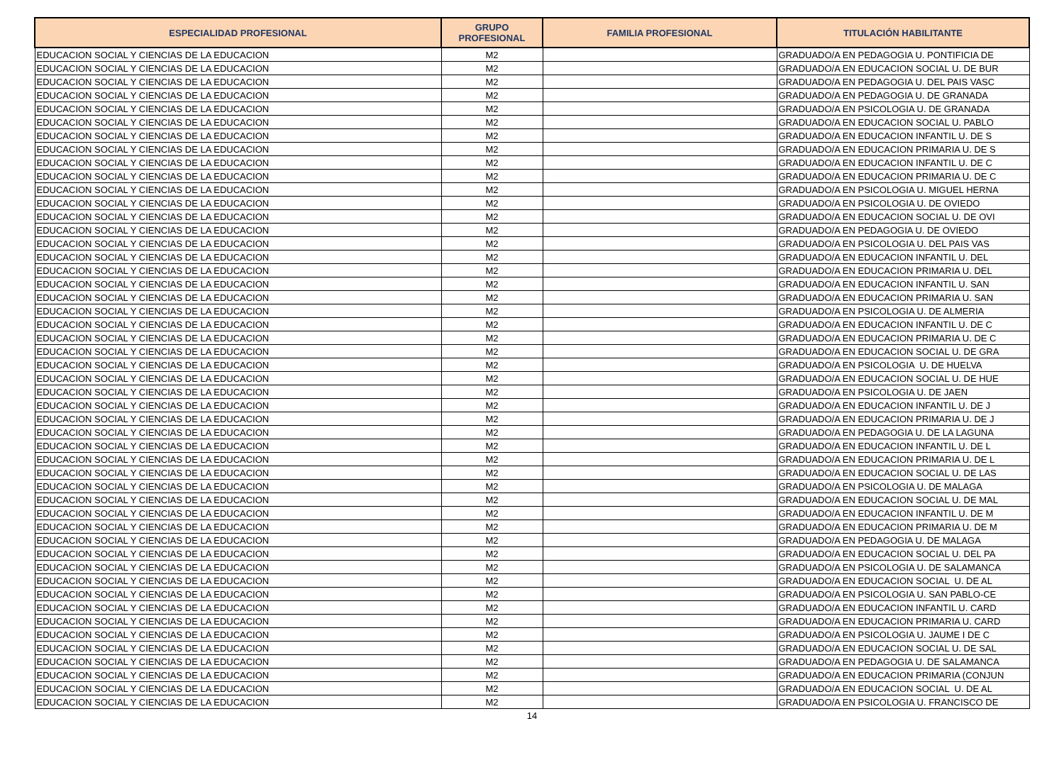| ESPECIALIDAD PROFESIONAL | GRUPO PROFESIONAL | FAMILIA PROFESIONAL | TITULACIÓN HABILITANTE |
| --- | --- | --- | --- |
| EDUCACION SOCIAL Y CIENCIAS DE LA EDUCACION | M2 | | GRADUADO/A EN PEDAGOGIA U. PONTIFICIA DE |
| EDUCACION SOCIAL Y CIENCIAS DE LA EDUCACION | M2 | | GRADUADO/A EN EDUCACION SOCIAL U. DE BUR |
| EDUCACION SOCIAL Y CIENCIAS DE LA EDUCACION | M2 | | GRADUADO/A EN PEDAGOGIA U. DEL PAIS VASC |
| EDUCACION SOCIAL Y CIENCIAS DE LA EDUCACION | M2 | | GRADUADO/A EN PEDAGOGIA U. DE GRANADA |
| EDUCACION SOCIAL Y CIENCIAS DE LA EDUCACION | M2 | | GRADUADO/A EN PSICOLOGIA U. DE GRANADA |
| EDUCACION SOCIAL Y CIENCIAS DE LA EDUCACION | M2 | | GRADUADO/A EN EDUCACION SOCIAL U. PABLO |
| EDUCACION SOCIAL Y CIENCIAS DE LA EDUCACION | M2 | | GRADUADO/A EN EDUCACION INFANTIL U. DE S |
| EDUCACION SOCIAL Y CIENCIAS DE LA EDUCACION | M2 | | GRADUADO/A EN EDUCACION PRIMARIA U. DE S |
| EDUCACION SOCIAL Y CIENCIAS DE LA EDUCACION | M2 | | GRADUADO/A EN EDUCACION INFANTIL U. DE C |
| EDUCACION SOCIAL Y CIENCIAS DE LA EDUCACION | M2 | | GRADUADO/A EN EDUCACION PRIMARIA U. DE C |
| EDUCACION SOCIAL Y CIENCIAS DE LA EDUCACION | M2 | | GRADUADO/A EN PSICOLOGIA U. MIGUEL HERNA |
| EDUCACION SOCIAL Y CIENCIAS DE LA EDUCACION | M2 | | GRADUADO/A EN PSICOLOGIA U. DE OVIEDO |
| EDUCACION SOCIAL Y CIENCIAS DE LA EDUCACION | M2 | | GRADUADO/A EN EDUCACION SOCIAL U. DE OVI |
| EDUCACION SOCIAL Y CIENCIAS DE LA EDUCACION | M2 | | GRADUADO/A EN PEDAGOGIA U. DE OVIEDO |
| EDUCACION SOCIAL Y CIENCIAS DE LA EDUCACION | M2 | | GRADUADO/A EN PSICOLOGIA U. DEL PAIS VAS |
| EDUCACION SOCIAL Y CIENCIAS DE LA EDUCACION | M2 | | GRADUADO/A EN EDUCACION INFANTIL U. DEL |
| EDUCACION SOCIAL Y CIENCIAS DE LA EDUCACION | M2 | | GRADUADO/A EN EDUCACION PRIMARIA U. DEL |
| EDUCACION SOCIAL Y CIENCIAS DE LA EDUCACION | M2 | | GRADUADO/A EN EDUCACION INFANTIL U. SAN |
| EDUCACION SOCIAL Y CIENCIAS DE LA EDUCACION | M2 | | GRADUADO/A EN EDUCACION PRIMARIA U. SAN |
| EDUCACION SOCIAL Y CIENCIAS DE LA EDUCACION | M2 | | GRADUADO/A EN PSICOLOGIA U. DE ALMERIA |
| EDUCACION SOCIAL Y CIENCIAS DE LA EDUCACION | M2 | | GRADUADO/A EN EDUCACION INFANTIL U. DE C |
| EDUCACION SOCIAL Y CIENCIAS DE LA EDUCACION | M2 | | GRADUADO/A EN EDUCACION PRIMARIA U. DE C |
| EDUCACION SOCIAL Y CIENCIAS DE LA EDUCACION | M2 | | GRADUADO/A EN EDUCACION SOCIAL U. DE GRA |
| EDUCACION SOCIAL Y CIENCIAS DE LA EDUCACION | M2 | | GRADUADO/A EN PSICOLOGIA U. DE HUELVA |
| EDUCACION SOCIAL Y CIENCIAS DE LA EDUCACION | M2 | | GRADUADO/A EN EDUCACION SOCIAL U. DE HUE |
| EDUCACION SOCIAL Y CIENCIAS DE LA EDUCACION | M2 | | GRADUADO/A EN PSICOLOGIA U. DE JAEN |
| EDUCACION SOCIAL Y CIENCIAS DE LA EDUCACION | M2 | | GRADUADO/A EN EDUCACION INFANTIL U. DE J |
| EDUCACION SOCIAL Y CIENCIAS DE LA EDUCACION | M2 | | GRADUADO/A EN EDUCACION PRIMARIA U. DE J |
| EDUCACION SOCIAL Y CIENCIAS DE LA EDUCACION | M2 | | GRADUADO/A EN PEDAGOGIA U. DE LA LAGUNA |
| EDUCACION SOCIAL Y CIENCIAS DE LA EDUCACION | M2 | | GRADUADO/A EN EDUCACION INFANTIL U. DE L |
| EDUCACION SOCIAL Y CIENCIAS DE LA EDUCACION | M2 | | GRADUADO/A EN EDUCACION PRIMARIA U. DE L |
| EDUCACION SOCIAL Y CIENCIAS DE LA EDUCACION | M2 | | GRADUADO/A EN EDUCACION SOCIAL U. DE LAS |
| EDUCACION SOCIAL Y CIENCIAS DE LA EDUCACION | M2 | | GRADUADO/A EN PSICOLOGIA U. DE MALAGA |
| EDUCACION SOCIAL Y CIENCIAS DE LA EDUCACION | M2 | | GRADUADO/A EN EDUCACION SOCIAL U. DE MAL |
| EDUCACION SOCIAL Y CIENCIAS DE LA EDUCACION | M2 | | GRADUADO/A EN EDUCACION INFANTIL U. DE M |
| EDUCACION SOCIAL Y CIENCIAS DE LA EDUCACION | M2 | | GRADUADO/A EN EDUCACION PRIMARIA U. DE M |
| EDUCACION SOCIAL Y CIENCIAS DE LA EDUCACION | M2 | | GRADUADO/A EN PEDAGOGIA U. DE MALAGA |
| EDUCACION SOCIAL Y CIENCIAS DE LA EDUCACION | M2 | | GRADUADO/A EN EDUCACION SOCIAL U. DEL PA |
| EDUCACION SOCIAL Y CIENCIAS DE LA EDUCACION | M2 | | GRADUADO/A EN PSICOLOGIA U. DE SALAMANCA |
| EDUCACION SOCIAL Y CIENCIAS DE LA EDUCACION | M2 | | GRADUADO/A EN EDUCACION SOCIAL U. DE AL |
| EDUCACION SOCIAL Y CIENCIAS DE LA EDUCACION | M2 | | GRADUADO/A EN PSICOLOGIA U. SAN PABLO-CE |
| EDUCACION SOCIAL Y CIENCIAS DE LA EDUCACION | M2 | | GRADUADO/A EN EDUCACION INFANTIL U. CARD |
| EDUCACION SOCIAL Y CIENCIAS DE LA EDUCACION | M2 | | GRADUADO/A EN EDUCACION PRIMARIA U. CARD |
| EDUCACION SOCIAL Y CIENCIAS DE LA EDUCACION | M2 | | GRADUADO/A EN PSICOLOGIA U. JAUME I DE C |
| EDUCACION SOCIAL Y CIENCIAS DE LA EDUCACION | M2 | | GRADUADO/A EN EDUCACION SOCIAL U. DE SAL |
| EDUCACION SOCIAL Y CIENCIAS DE LA EDUCACION | M2 | | GRADUADO/A EN PEDAGOGIA U. DE SALAMANCA |
| EDUCACION SOCIAL Y CIENCIAS DE LA EDUCACION | M2 | | GRADUADO/A EN EDUCACION PRIMARIA (CONJUN |
| EDUCACION SOCIAL Y CIENCIAS DE LA EDUCACION | M2 | | GRADUADO/A EN EDUCACION SOCIAL U. DE AL |
| EDUCACION SOCIAL Y CIENCIAS DE LA EDUCACION | M2 | | GRADUADO/A EN PSICOLOGIA U. FRANCISCO DE |
14